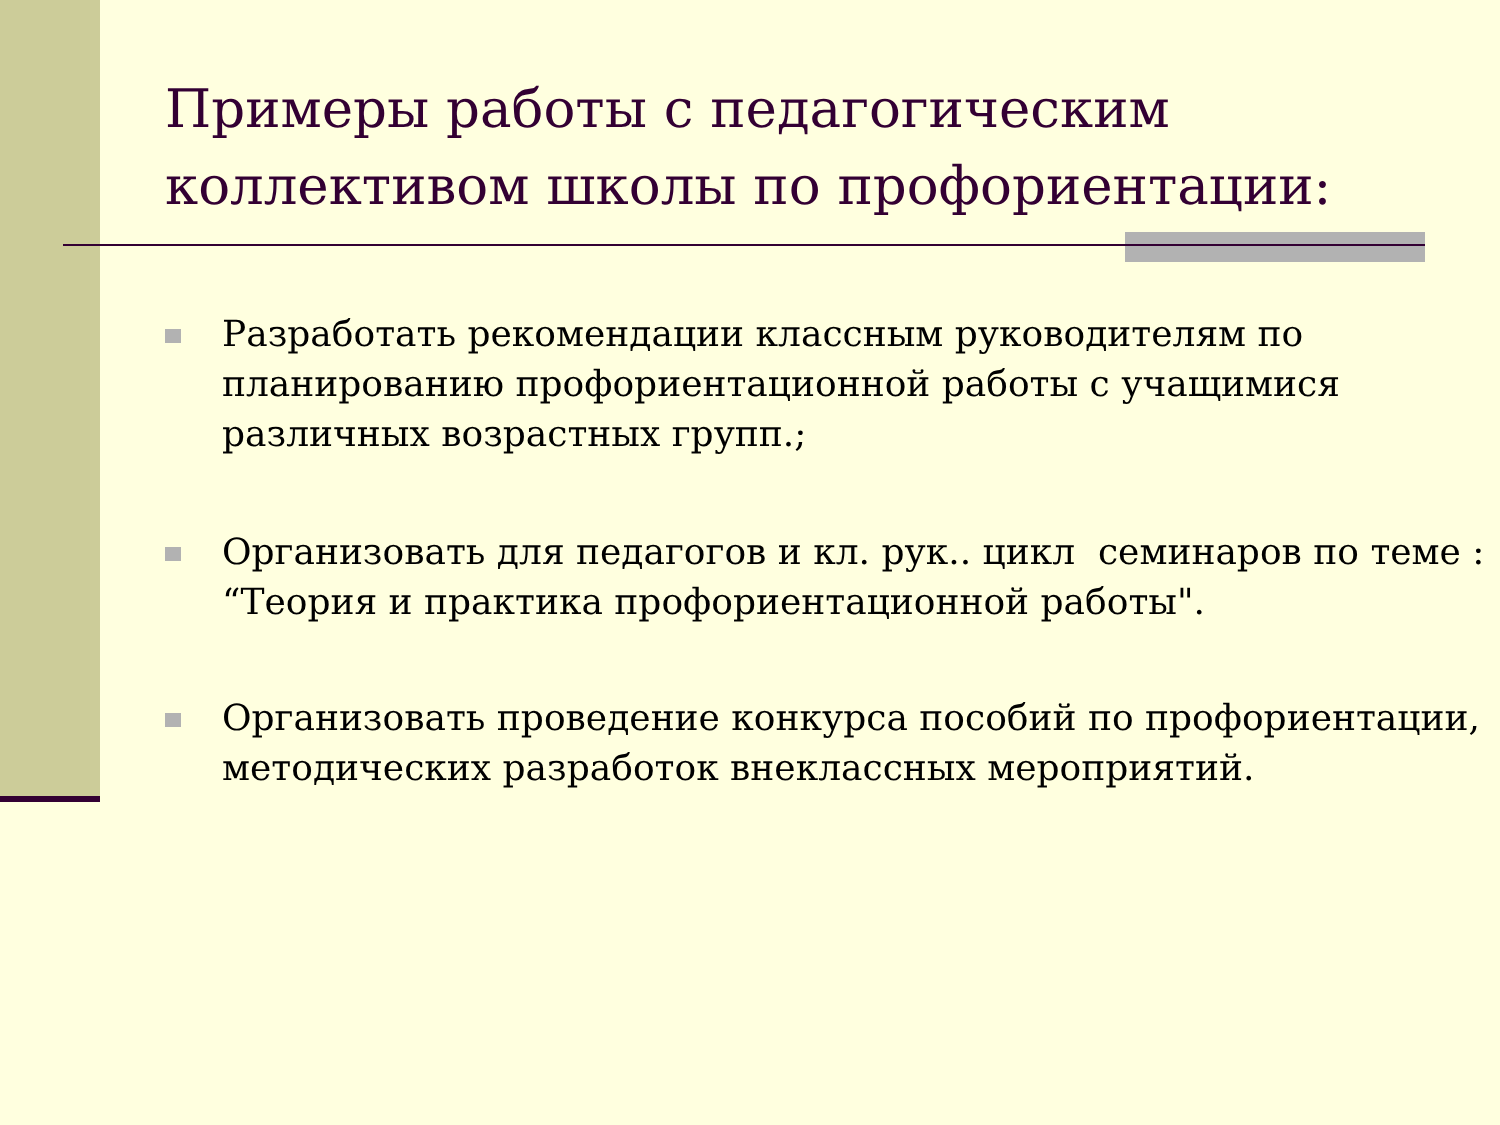Примеры работы с педагогическим коллективом школы по профориентации:
Разработать рекомендации классным руководителям по планированию профориентационной работы с учащимися различных возрастных групп.;
Организовать для педагогов и кл. рук.. цикл семинаров по теме : “Теория и практика профориентационной работы".
Организовать проведение конкурса пособий по профориентации, методических разработок внеклассных мероприятий.